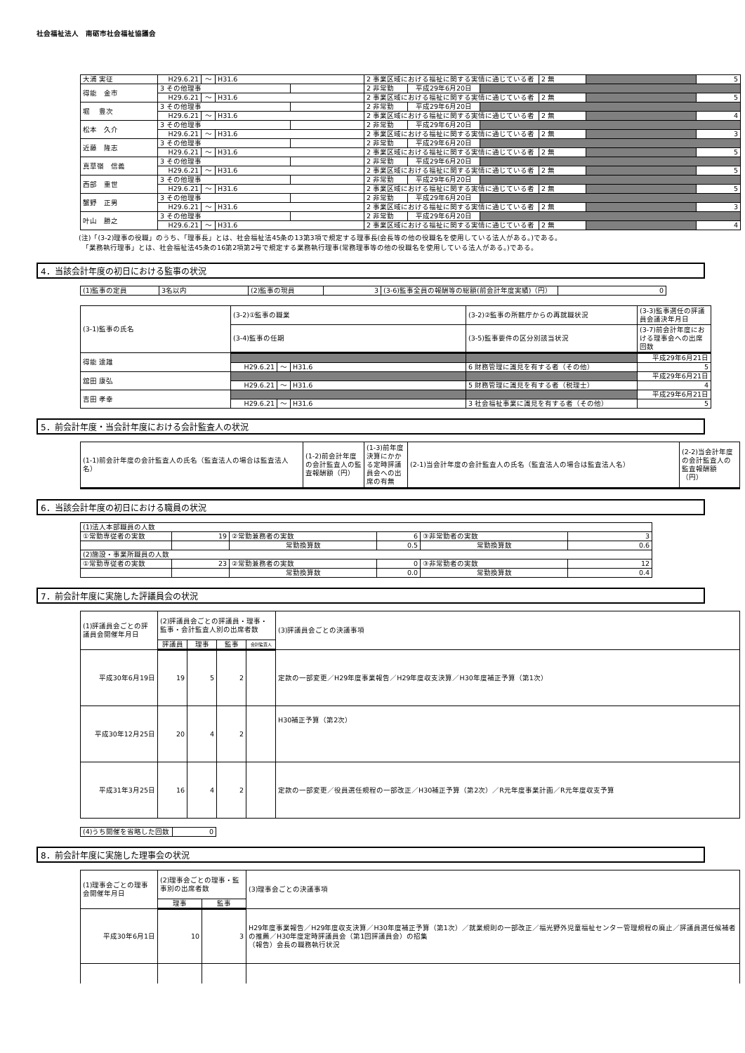社会福祉法人　南砺市社会福祉協議会
| 大浦 実征 | H29.6.21 | ～ | H31.6 | | 2 事業区域における福祉に関する実情に通じている者 | | | 2 無 | | 5 |
| 得能 金市 | 3 その他理事 | | | | 2 非常勤 | 平成29年6月20日 | | | | |
| | H29.6.21 | ～ | H31.6 | | 2 事業区域における福祉に関する実情に通じている者 | | | 2 無 | | 5 |
| 堀 豊次 | 3 その他理事 | | | | 2 非常勤 | 平成29年6月20日 | | | | |
| | H29.6.21 | ～ | H31.6 | | 2 事業区域における福祉に関する実情に通じている者 | | | 2 無 | | 4 |
| 松本 久介 | 3 その他理事 | | | | 2 非常勤 | 平成29年6月20日 | | | | |
| | H29.6.21 | ～ | H31.6 | | 2 事業区域における福祉に関する実情に通じている者 | | | 2 無 | | 3 |
| 近藤 隆志 | 3 その他理事 | | | | 2 非常勤 | 平成29年6月20日 | | | | |
| | H29.6.21 | ～ | H31.6 | | 2 事業区域における福祉に関する実情に通じている者 | | | 2 無 | | 5 |
| 真草嶺 信義 | 3 その他理事 | | | | 2 非常勤 | 平成29年6月20日 | | | | |
| | H29.6.21 | ～ | H31.6 | | 2 事業区域における福祉に関する実情に通じている者 | | | 2 無 | | 5 |
| 西部 重世 | 3 その他理事 | | | | 2 非常勤 | 平成29年6月20日 | | | | |
| | H29.6.21 | ～ | H31.6 | | 2 事業区域における福祉に関する実情に通じている者 | | | 2 無 | | 5 |
| 蟹野 正男 | 3 その他理事 | | | | 2 非常勤 | 平成29年6月20日 | | | | |
| | H29.6.21 | ～ | H31.6 | | 2 事業区域における福祉に関する実情に通じている者 | | | 2 無 | | 3 |
| 叶山 勝之 | 3 その他理事 | | | | 2 非常勤 | 平成29年6月20日 | | | | |
| | H29.6.21 | ～ | H31.6 | | 2 事業区域における福祉に関する実情に通じている者 | | | 2 無 | | 4 |
(注)「(3-2)理事の役職」のうち、「理事長」とは、社会福祉法45条の13第3項で規定する理事長(会長等の他の役職名を使用している法人がある。)である。
　「業務執行理事」とは、社会福祉法45条の16第2項第2号で規定する業務執行理事(常務理事等の他の役職名を使用している法人がある。)である。
4．当該会計年度の初日における監事の状況
| (1)監事の定員 | 3名以内 | (2)監事の現員 | 3 | (3-6)監事全員の報酬等の総額(前会計年度実績)（円） | 0 |
| (3-1)監事の氏名 | (3-2)①監事の職業 | | | (3-2)②監事の所轄庁からの再就職状況 | (3-3)監事選任の評議員会議決年月日 |
| | (3-4)監事の任期 | | | (3-5)監事要件の区分別該当状況 | (3-7)前会計年度における理事会への出席回数 |
| 得能 達雄 | | | | | 平成29年6月21日 |
| | H29.6.21 | ～ | H31.6 | 6 財務管理に識見を有する者（その他） | 5 |
| 舘田 康弘 | | | | | 平成29年6月21日 |
| | H29.6.21 | ～ | H31.6 | 5 財務管理に識見を有する者（税理士） | 4 |
| 吉田 孝幸 | | | | | 平成29年6月21日 |
| | H29.6.21 | ～ | H31.6 | 3 社会福祉事業に識見を有する者（その他） | 5 |
5．前会計年度・当会計年度における会計監査人の状況
| (1-1)前会計年度の会計監査人の氏名（監査法人の場合は監査法人名） | (1-2)前会計年度の会計監査人の監査報酬額（円） | (1-3)前年度決算にかかる定時評議員会への出席の有無 | (2-1)当会計年度の会計監査人の氏名（監査法人の場合は監査法人名） | (2-2)当会計年度の会計監査人の監査報酬額（円） |
6．当該会計年度の初日における職員の状況
| (1)法人本部職員の人数 | | | | | |
| ①常勤専従者の実数 | 19 | ②常勤兼務者の実数 | 6 | ③非常勤者の実数 | 3 |
| | | 常勤換算数 | 0.5 | 常勤換算数 | 0.6 |
| (2)施設・事業所職員の人数 | | | | | |
| ①常勤専従者の実数 | 23 | ②常勤兼務者の実数 | 0 | ③非常勤者の実数 | 12 |
| | | 常勤換算数 | 0.0 | 常勤換算数 | 0.4 |
7．前会計年度に実施した評議員会の状況
| (1)評議員会ごとの評議員会開催年月日 | (2)評議員会ごとの評議員・理事・監事・会計監査人別の出席者数 | | | | (3)評議員会ごとの決議事項 |
| | 評議員 | 理事 | 監事 | 会計監査人 | |
| 平成30年6月19日 | 19 | 5 | 2 | | 定款の一部変更／H29年度事業報告／H29年度収支決算／H30年度補正予算（第1次） |
| 平成30年12月25日 | 20 | 4 | 2 | | H30補正予算（第2次） |
| 平成31年3月25日 | 16 | 4 | 2 | | 定款の一部変更／役員選任規程の一部改正／H30補正予算（第2次）／R元年度事業計画／R元年度収支予算 |
| (4)うち開催を省略した回数 | 0 |
8．前会計年度に実施した理事会の状況
| (1)理事会ごとの理事会開催年月日 | (2)理事会ごとの理事・監事別の出席者数 | | (3)理事会ごとの決議事項 |
| | 理事 | 監事 | |
| 平成30年6月1日 | 10 | 3 | H29年度事業報告／H29年度収支決算／H30年度補正予算（第1次）／就業規則の一部改正／福光野外児童福祉センター管理規程の廃止／評議員選任候補者の推薦／H30年度定時評議員会（第1回評議員会）の招集 （報告）会長の職務執行状況 |